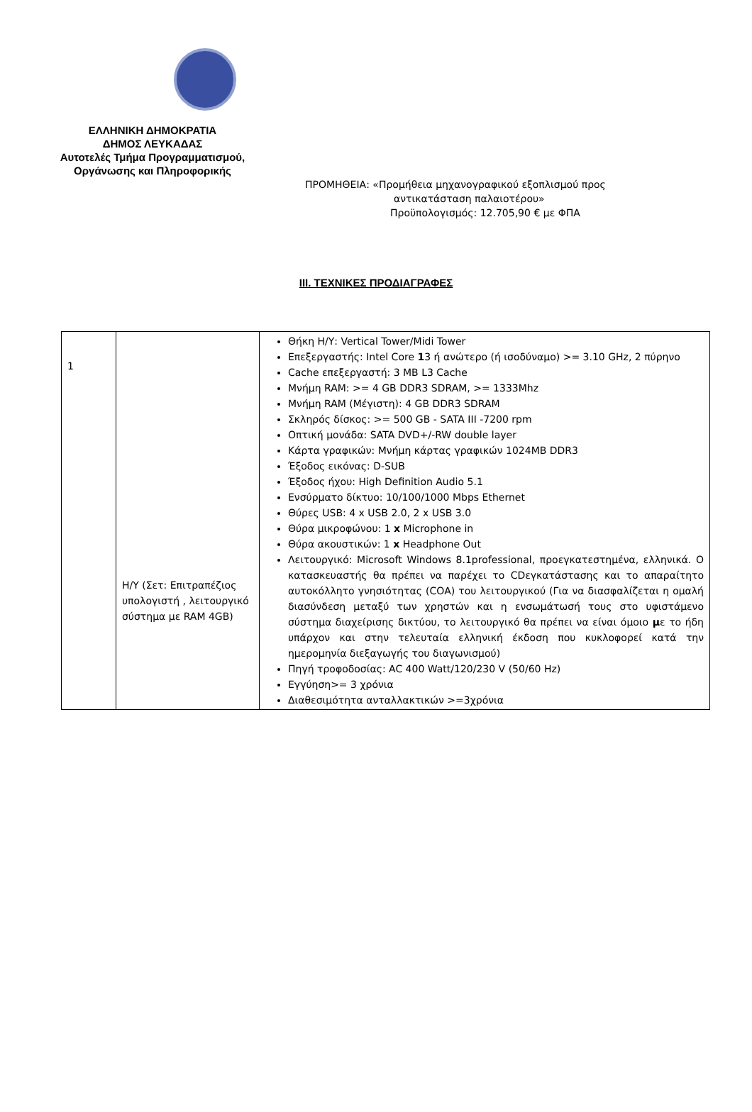ΕΛΛΗΝΙΚΗ ΔΗΜΟΚΡΑΤΙΑ
ΔΗΜΟΣ ΛΕΥΚΑΔΑΣ
Αυτοτελές Τμήμα Προγραμματισμού,
Οργάνωσης και Πληροφορικής
ΠΡΟΜΗΘΕΙΑ: «Προμήθεια μηχανογραφικού εξοπλισμού προς
αντικατάσταση παλαιοτέρου»
Προϋπολογισμός: 12.705,90 € με ΦΠΑ
ΙΙΙ. ΤΕΧΝΙΚΕΣ ΠΡΟΔΙΑΓΡΑΦΕΣ
| 1 | Η/Υ (Σετ: Επιτραπέζιος υπολογιστή , λειτουργικό σύστημα με RAM 4GB) | Θήκη Η/Υ: Vertical Tower/Midi Tower Επεξεργαστής: Intel Core 1 3 ή ανώτερο (ή ισοδύναμο) >= 3.10 GHz, 2 πύρηνο Cache επεξεργαστή: 3 MB L3 Cache Μνήμη RAM: >= 4 GB DDR3 SDRAM, >= 1333Mhz Μνήμη RAM (Μέγιστη): 4 GB DDR3 SDRAM Σκληρός δίσκος: >= 500 GB - SATA III -7200 rpm Οπτική μονάδα: SATA DVD+/-RW double layer Κάρτα γραφικών: Μνήμη κάρτας γραφικών 1024MB DDR3 Έξοδος εικόνας: D-SUB Έξοδος ήχου: High Definition Audio 5.1 Ενσύρματο δίκτυο: 10/100/1000 Mbps Ethernet Θύρες USB: 4 x USB 2.0, 2 x USB 3.0 Θύρα μικροφώνου: 1 x Microphone in Θύρα ακουστικών: 1 x Headphone Out Λειτουργικό: Microsoft Windows 8.1professional, προεγκατεστημένα, ελληνικά. Ο κατασκευαστής θα πρέπει να παρέχει το CDεγκατάστασης και το απαραίτητο αυτοκόλλητο γνησιότητας (COA) του λειτουργικού (Για να διασφαλίζεται η ομαλή διασύνδεση μεταξύ των χρηστών και η ενσωμάτωσή τους στο υφιστάμενο σύστημα διαχείρισης δικτύου, το λειτουργικό θα πρέπει να είναι όμοιο μ ε το ήδη υπάρχον και στην τελευταία ελληνική έκδοση που κυκλοφορεί κατά την ημερομηνία διεξαγωγής του διαγωνισμού) Πηγή τροφοδοσίας: AC 400 Watt/120/230 V (50/60 Hz) Εγγύηση>= 3 χρόνια Διαθεσιμότητα ανταλλακτικών >=3χρόνια |